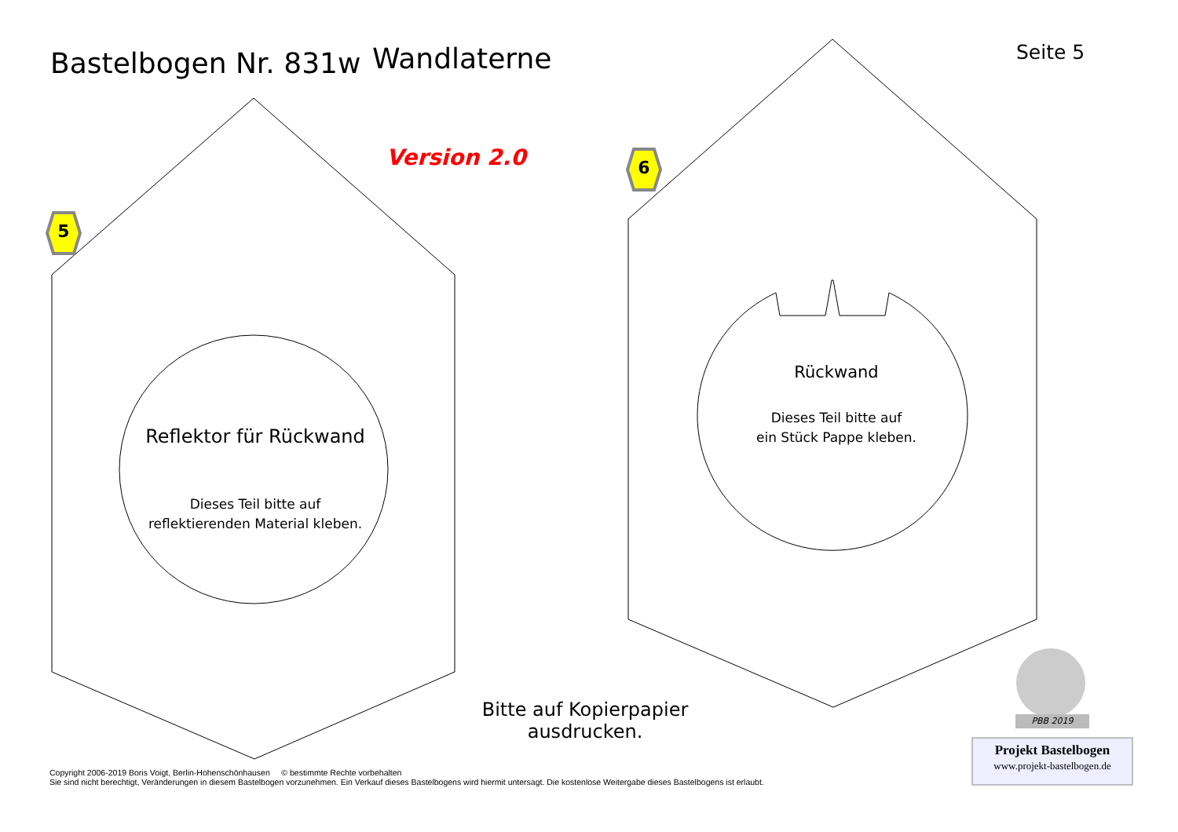Bastelbogen Nr. 831w
Wandlaterne
Seite 5
Version 2.0
5
6
Reflektor für Rückwand
Dieses Teil bitte auf
reflektierenden Material kleben.
Rückwand
Dieses Teil bitte auf
ein Stück Pappe kleben.
Bitte auf Kopierpapier ausdrucken.
PBB 2019
Projekt Bastelbogen
www.projekt-bastelbogen.de
Copyright 2006-2019 Boris Voigt, Berlin-Hohenschönhausen © bestimmte Rechte vorbehalten
Sie sind nicht berechtigt, Veränderungen in diesem Bastelbogen vorzunehmen. Ein Verkauf dieses Bastelbogens wird hiermit untersagt. Die kostenlose Weitergabe dieses Bastelbogens ist erlaubt.